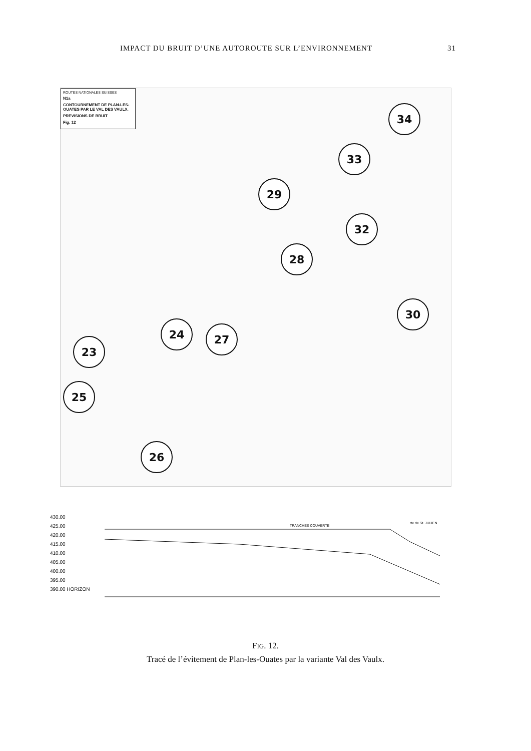IMPACT DU BRUIT D’UNE AUTOROUTE SUR L’ENVIRONNEMENT 31
ROUTES NATIONALES SUISSES
N1a
CONTOURNEMENT DE PLAN-LES-OUATES PAR LE VAL DES VAULX.
PREVISIONS DE BRUIT
Fig. 12
34
33
29
32
28
30
24 27
23
25
26
430.00
425.00
420.00
415.00
410.00
405.00
400.00
395.00
390.00 HORIZON
TRANCHEE COUVERTE
rte de St. JULIEN
FIG. 12.
Tracé de l’évitement de Plan-les-Ouates par la variante Val des Vaulx.